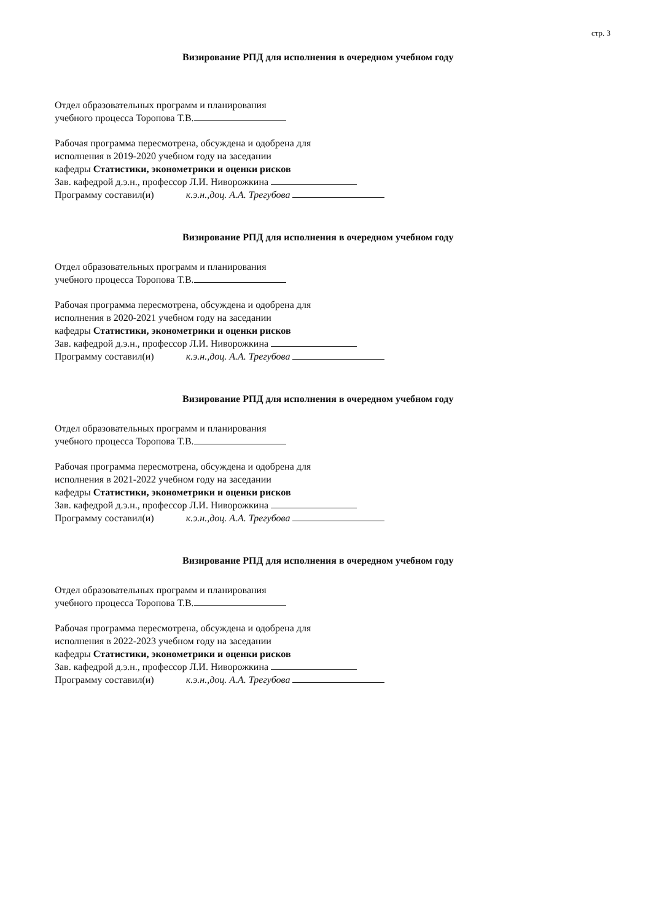стр. 3
Визирование РПД для исполнения в очередном учебном году
Отдел образовательных программ и планирования
учебного процесса Торопова Т.В.
Рабочая программа пересмотрена, обсуждена и одобрена для
исполнения в 2019-2020 учебном году на заседании
кафедры Статистики, эконометрики и оценки рисков
Зав. кафедрой д.э.н., профессор Л.И. Ниворожкина
Программу составил(и) к.э.н.,доц. А.А. Трегубова
Визирование РПД для исполнения в очередном учебном году
Отдел образовательных программ и планирования
учебного процесса Торопова Т.В.
Рабочая программа пересмотрена, обсуждена и одобрена для
исполнения в 2020-2021 учебном году на заседании
кафедры Статистики, эконометрики и оценки рисков
Зав. кафедрой д.э.н., профессор Л.И. Ниворожкина
Программу составил(и) к.э.н.,доц. А.А. Трегубова
Визирование РПД для исполнения в очередном учебном году
Отдел образовательных программ и планирования
учебного процесса Торопова Т.В.
Рабочая программа пересмотрена, обсуждена и одобрена для
исполнения в 2021-2022 учебном году на заседании
кафедры Статистики, эконометрики и оценки рисков
Зав. кафедрой д.э.н., профессор Л.И. Ниворожкина
Программу составил(и) к.э.н.,доц. А.А. Трегубова
Визирование РПД для исполнения в очередном учебном году
Отдел образовательных программ и планирования
учебного процесса Торопова Т.В.
Рабочая программа пересмотрена, обсуждена и одобрена для
исполнения в 2022-2023 учебном году на заседании
кафедры Статистики, эконометрики и оценки рисков
Зав. кафедрой д.э.н., профессор Л.И. Ниворожкина
Программу составил(и) к.э.н.,доц. А.А. Трегубова